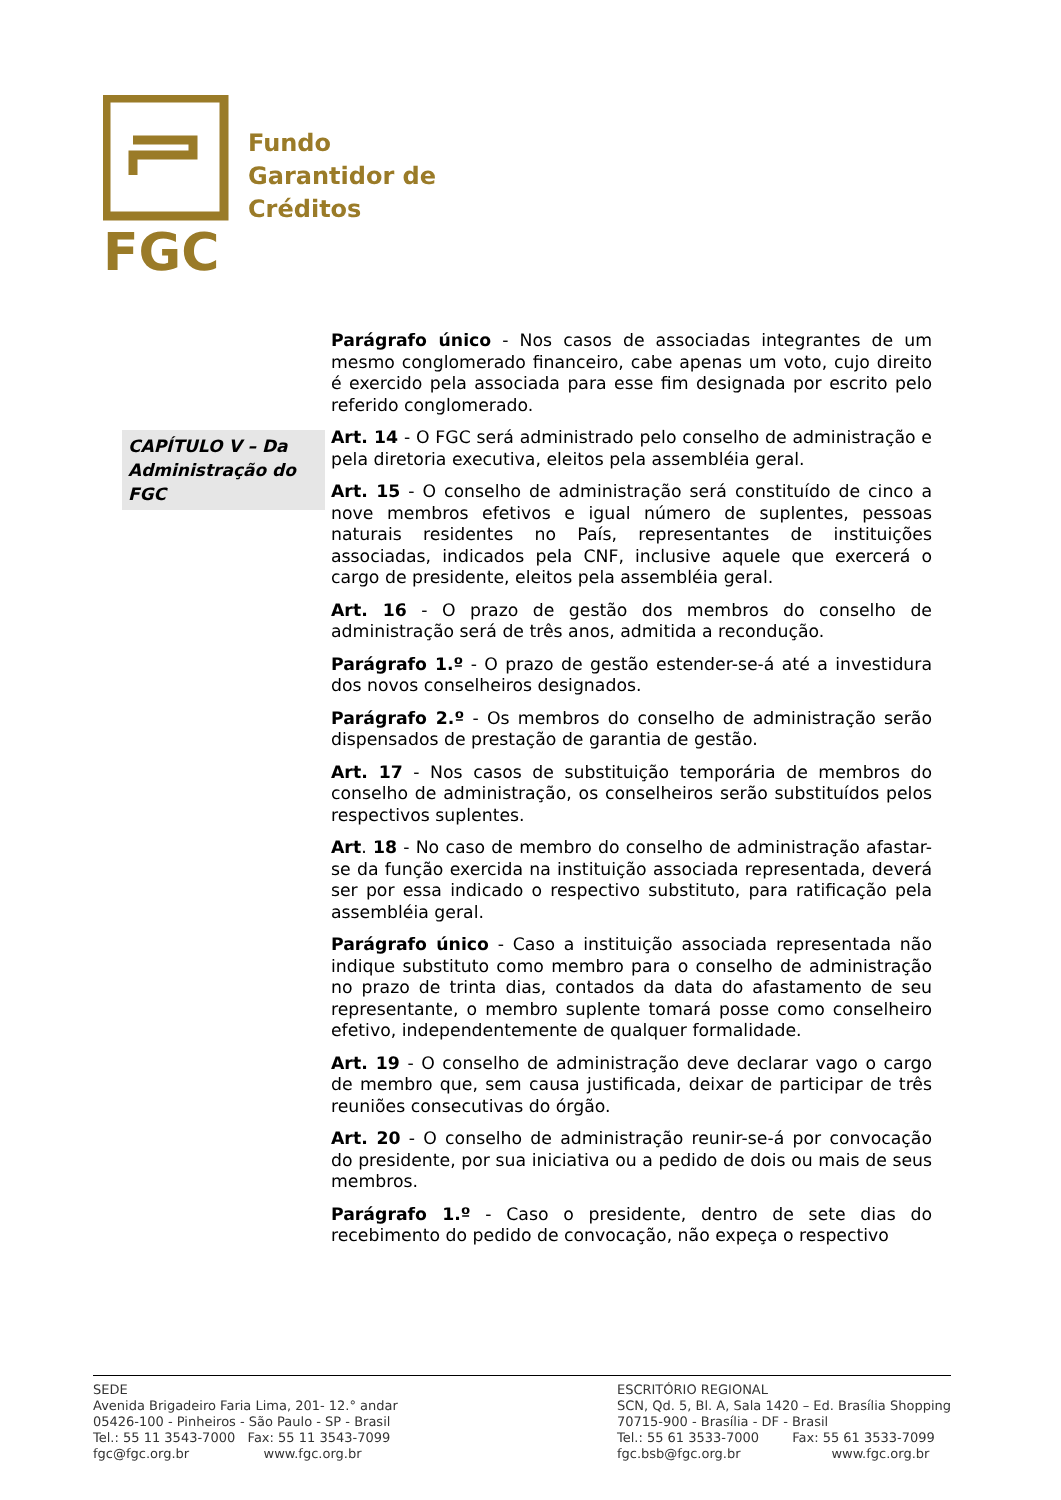FGC
Fundo
Garantidor de
Créditos
CAPÍTULO V – Da Administração do FGC
Parágrafo único - Nos casos de associadas integrantes de um mesmo conglomerado financeiro, cabe apenas um voto, cujo direito é exercido pela associada para esse fim designada por escrito pelo referido conglomerado.
Art. 14 - O FGC será administrado pelo conselho de administração e pela diretoria executiva, eleitos pela assembléia geral.
Art. 15 - O conselho de administração será constituído de cinco a nove membros efetivos e igual número de suplentes, pessoas naturais residentes no País, representantes de instituições associadas, indicados pela CNF, inclusive aquele que exercerá o cargo de presidente, eleitos pela assembléia geral.
Art. 16 - O prazo de gestão dos membros do conselho de administração será de três anos, admitida a recondução.
Parágrafo 1.º - O prazo de gestão estender-se-á até a investidura dos novos conselheiros designados.
Parágrafo 2.º - Os membros do conselho de administração serão dispensados de prestação de garantia de gestão.
Art. 17 - Nos casos de substituição temporária de membros do conselho de administração, os conselheiros serão substituídos pelos respectivos suplentes.
Art. 18 - No caso de membro do conselho de administração afastar-se da função exercida na instituição associada representada, deverá ser por essa indicado o respectivo substituto, para ratificação pela assembléia geral.
Parágrafo único - Caso a instituição associada representada não indique substituto como membro para o conselho de administração no prazo de trinta dias, contados da data do afastamento de seu representante, o membro suplente tomará posse como conselheiro efetivo, independentemente de qualquer formalidade.
Art. 19 - O conselho de administração deve declarar vago o cargo de membro que, sem causa justificada, deixar de participar de três reuniões consecutivas do órgão.
Art. 20 - O conselho de administração reunir-se-á por convocação do presidente, por sua iniciativa ou a pedido de dois ou mais de seus membros.
Parágrafo 1.º - Caso o presidente, dentro de sete dias do recebimento do pedido de convocação, não expeça o respectivo
SEDE
Avenida Brigadeiro Faria Lima, 201- 12.° andar
05426-100 - Pinheiros - São Paulo - SP - Brasil
Tel.: 55 11 3543-7000 Fax: 55 11 3543-7099
fgc@fgc.org.br www.fgc.org.br
ESCRITÓRIO REGIONAL
SCN, Qd. 5, Bl. A, Sala 1420 – Ed. Brasília Shopping
70715-900 - Brasília - DF - Brasil
Tel.: 55 61 3533-7000 Fax: 55 61 3533-7099
fgc.bsb@fgc.org.br www.fgc.org.br